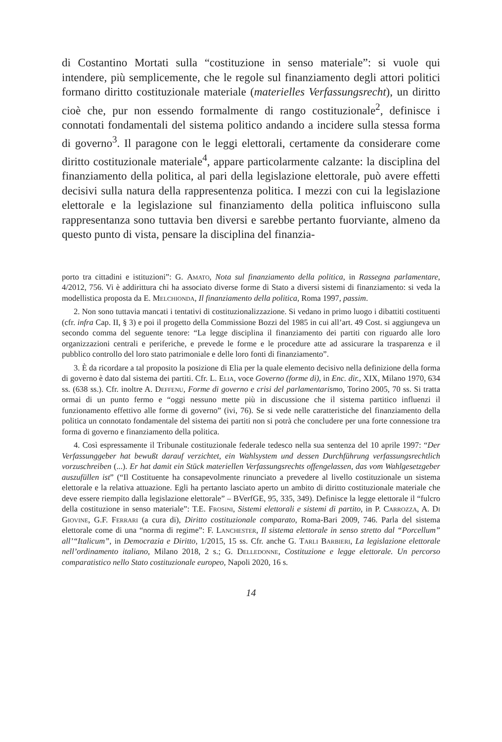di Costantino Mortati sulla “costituzione in senso materiale”: si vuole qui intendere, più semplicemente, che le regole sul finanziamento degli attori politici formano diritto costituzionale materiale (materielles Verfassungsrecht), un diritto cioè che, pur non essendo formalmente di rango costituzionale<sup>2</sup>, definisce i connotati fondamentali del sistema politico andando a incidere sulla stessa forma di governo<sup>3</sup>. Il paragone con le leggi elettorali, certamente da considerare come diritto costituzionale materiale<sup>4</sup>, appare particolarmente calzante: la disciplina del finanziamento della politica, al pari della legislazione elettorale, può avere effetti decisivi sulla natura della rappresentenza politica. I mezzi con cui la legislazione elettorale e la legislazione sul finanziamento della politica influiscono sulla rappresentanza sono tuttavia ben diversi e sarebbe pertanto fuorviante, almeno da questo punto di vista, pensare la disciplina del finanzia-
porto tra cittadini e istituzioni”: G. Amato, Nota sul finanziamento della politica, in Rassegna parlamentare, 4/2012, 756. Vi è addirittura chi ha associato diverse forme di Stato a diversi sistemi di finanziamento: si veda la modellistica proposta da E. Melchionda, Il finanziamento della politica, Roma 1997, passim.
2. Non sono tuttavia mancati i tentativi di costituzionalizzazione. Si vedano in primo luogo i dibattiti costituenti (cfr. infra Cap. II, § 3) e poi il progetto della Commissione Bozzi del 1985 in cui all’art. 49 Cost. si aggiungeva un secondo comma del seguente tenore: “La legge disciplina il finanziamento dei partiti con riguardo alle loro organizzazioni centrali e periferiche, e prevede le forme e le procedure atte ad assicurare la trasparenza e il pubblico controllo del loro stato patrimoniale e delle loro fonti di finanziamento”.
3. È da ricordare a tal proposito la posizione di Elia per la quale elemento decisivo nella definizione della forma di governo è dato dal sistema dei partiti. Cfr. L. Elia, voce Governo (forme di), in Enc. dir., XIX, Milano 1970, 634 ss. (638 ss.). Cfr. inoltre A. Deffenu, Forme di governo e crisi del parlamentarismo, Torino 2005, 70 ss. Si tratta ormai di un punto fermo e “oggi nessuno mette più in discussione che il sistema partitico influenzi il funzionamento effettivo alle forme di governo” (ivi, 76). Se si vede nelle caratteristiche del finanziamento della politica un connotato fondamentale del sistema dei partiti non si potrà che concludere per una forte connessione tra forma di governo e finanziamento della politica.
4. Così espressamente il Tribunale costituzionale federale tedesco nella sua sentenza del 10 aprile 1997: “Der Verfassunggeber hat bewußt darauf verzichtet, ein Wahlsystem und dessen Durchführung verfassungsrechtlich vorzuschreiben (...). Er hat damit ein Stück materiellen Verfassungsrechts offengelassen, das vom Wahlgesetzgeber auszufüllen ist” (“Il Costituente ha consapevolmente rinunciato a prevedere al livello costituzionale un sistema elettorale e la relativa attuazione. Egli ha pertanto lasciato aperto un ambito di diritto costituzionale materiale che deve essere riempito dalla legislazione elettorale” – BVerfGE, 95, 335, 349). Definisce la legge elettorale il “fulcro della costituzione in senso materiale”: T.E. Frosini, Sistemi elettorali e sistemi di partito, in P. Carrozza, A. Di Giovine, G.F. Ferrari (a cura di), Diritto costituzionale comparato, Roma-Bari 2009, 746. Parla del sistema elettorale come di una “norma di regime”: F. Lanchester, Il sistema elettorale in senso stretto dal “Porcellum” all’“Italicum”, in Democrazia e Diritto, 1/2015, 15 ss. Cfr. anche G. Tarli Barbieri, La legislazione elettorale nell’ordinamento italiano, Milano 2018, 2 s.; G. Delledonne, Costituzione e legge elettorale. Un percorso comparatistico nello Stato costituzionale europeo, Napoli 2020, 16 s.
14